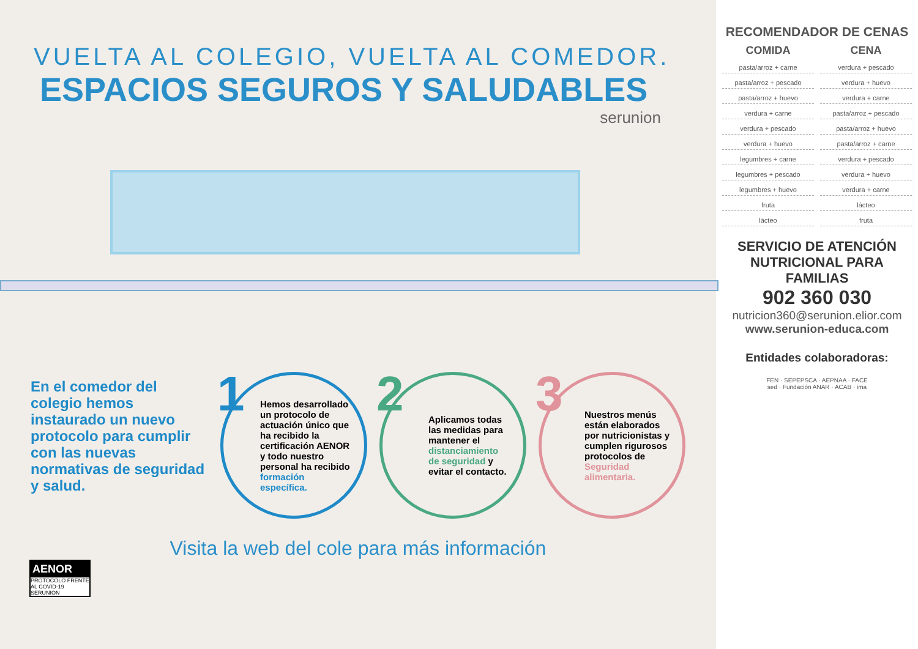VUELTA AL COLEGIO, VUELTA AL COMEDOR.
ESPACIOS SEGUROS Y SALUDABLES
serunion
En el comedor del colegio hemos instaurado un nuevo protocolo para cumplir con las nuevas normativas de seguridad y salud.
1
Hemos desarrollado un protocolo de actuación único que ha recibido la certificación AENOR y todo nuestro personal ha recibido formación específica.
2
Aplicamos todas las medidas para mantener el distanciamiento de seguridad y evitar el contacto.
3
Nuestros menús están elaborados por nutricionistas y cumplen rigurosos protocolos de Seguridad alimentaria.
Visita la web del cole para más información
AENOR
PROTOCOLO FRENTE AL COVID-19
SERUNION
RECOMENDADOR DE CENAS
COMIDA CENA
pasta/arroz + carne
verdura + pescado
pasta/arroz + pescado
verdura + huevo
pasta/arroz + huevo
verdura + carne
verdura + carne
pasta/arroz + pescado
verdura + pescado
pasta/arroz + huevo
verdura + huevo
pasta/arroz + carne
legumbres + carne
verdura + pescado
legumbres + pescado
verdura + huevo
legumbres + huevo
verdura + carne
fruta
lácteo
lácteo
fruta
SERVICIO DE ATENCIÓN NUTRICIONAL PARA FAMILIAS
902 360 030
nutricion360@serunion.elior.com
www.serunion-educa.com
Entidades colaboradoras:
FEN · SEPEPSCA · AEPNAA · FACE
sed · Fundación ANAR · ACAB · ima